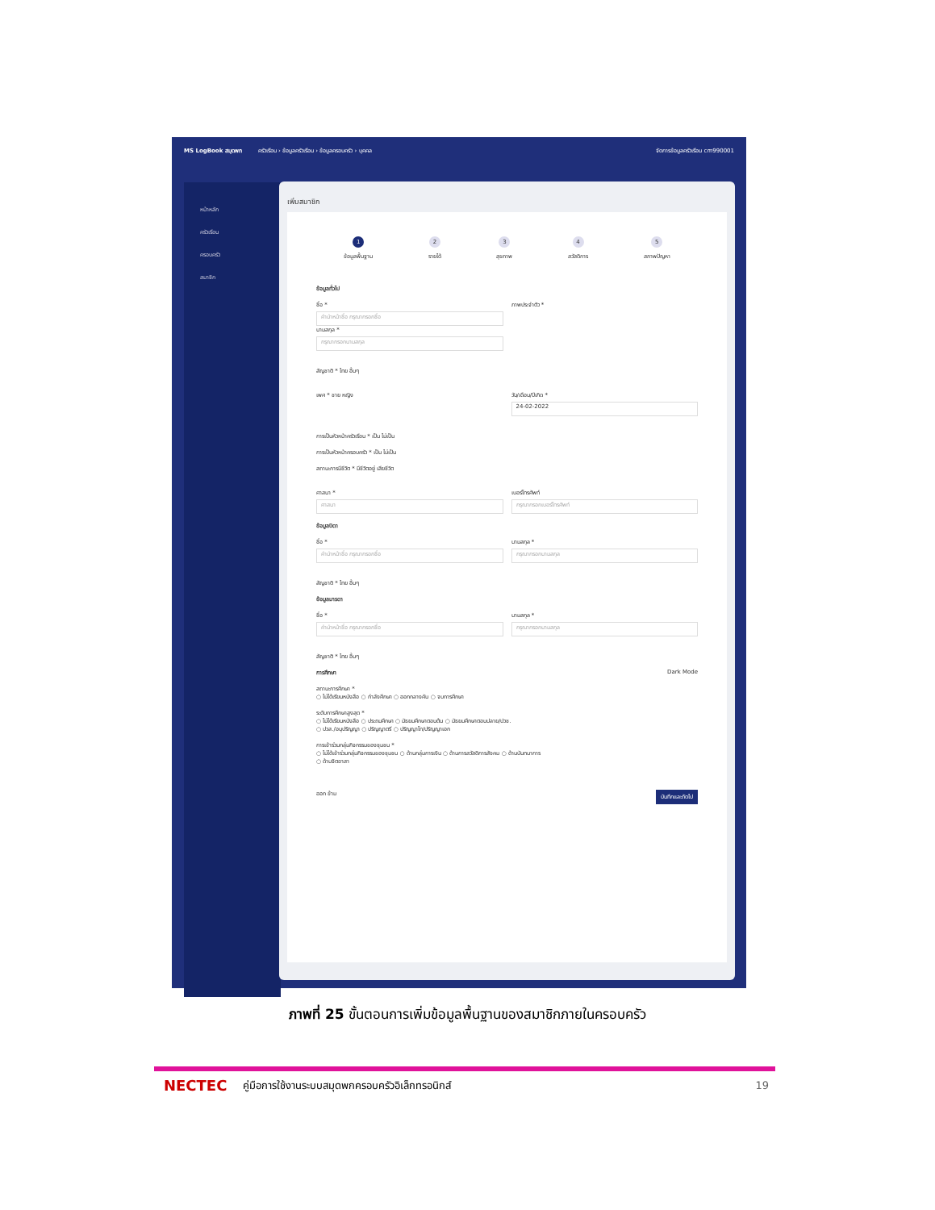MS LogBook สมุดพก ครัวเรือน › ข้อมูลครัวเรือน › ข้อมูลครอบครัว › บุคคล จัดการข้อมูลครัวเรือน cm990001
หน้าหลัก
ครัวเรือน
ครอบครัว
สมาชิก
เพิ่มสมาชิก
1
ข้อมูลพื้นฐาน
2
รายได้
3
สุขภาพ
4
สวัสดิการ
5
สภาพปัญหา
ข้อมูลทั่วไป
ชื่อ *
คำนำหน้าชื่อ กรุณากรอกชื่อ
นามสกุล *
กรุณากรอกนามสกุล
ภาพประจำตัว *
สัญชาติ * ไทย อื่นๆ
เพศ * ชาย หญิง วัน/เดือน/ปีเกิด *
24-02-2022
การเป็นหัวหน้าครัวเรือน * เป็น ไม่เป็น
การเป็นหัวหน้าครอบครัว * เป็น ไม่เป็น
สถานะการมีชีวิต * มีชีวิตอยู่ เสียชีวิต
ศาสนา *
ศาสนา
เบอร์โทรศัพท์
กรุณากรอกเบอร์โทรศัพท์
ข้อมูลบิดา
ชื่อ *
คำนำหน้าชื่อ กรุณากรอกชื่อ
นามสกุล *
กรุณากรอกนามสกุล
สัญชาติ * ไทย อื่นๆ
ข้อมูลมารดา
ชื่อ *
คำนำหน้าชื่อ กรุณากรอกชื่อ
นามสกุล *
กรุณากรอกนามสกุล
สัญชาติ * ไทย อื่นๆ
การศึกษา Dark Mode
สถานะการศึกษา *
○ ไม่ได้เรียนหนังสือ ○ กำลังศึกษา ○ ออกกลางคัน ○ จบการศึกษา
ระดับการศึกษาสูงสุด *
○ ไม่ได้เรียนหนังสือ ○ ประถมศึกษา ○ มัธยมศึกษาตอนต้น ○ มัธยมศึกษาตอนปลาย/ปวช.
○ ปวส./อนุปริญญา ○ ปริญญาตรี ○ ปริญญาโท/ปริญญาเอก
การเข้าร่วมกลุ่มกิจกรรมของชุมชน *
○ ไม่ได้เข้าร่วมกลุ่มกิจกรรมของชุมชน ○ ด้านกลุ่มการเงิน ○ ด้านการสวัสดิการสังคม ○ ด้านบันทนาการ
○ ด้านจิตอาสา
ออก ข้าม บันทึกและถัดไป
ภาพที่ 25 ขั้นตอนการเพิ่มข้อมูลพื้นฐานของสมาชิกภายในครอบครัว
NECTEC คู่มือการใช้งานระบบสมุดพกครอบครัวอิเล็กทรอนิกส์ 19